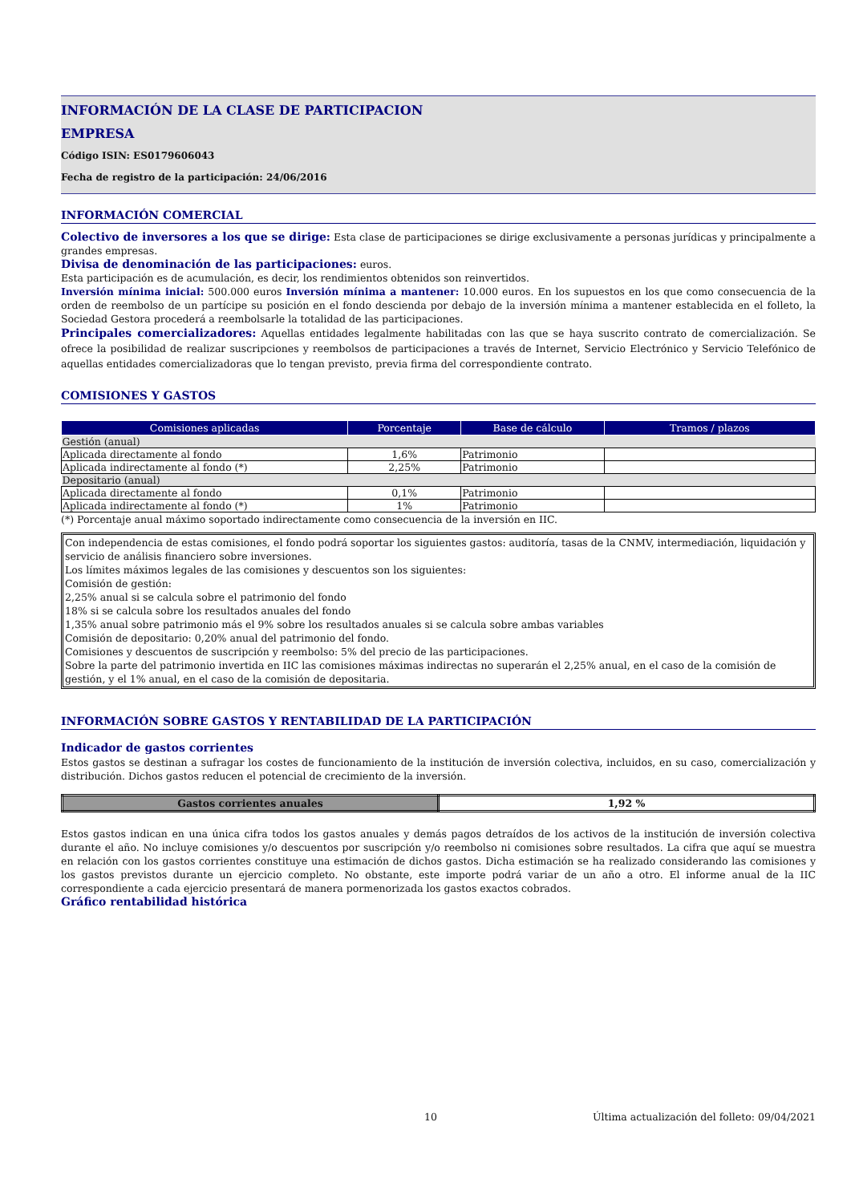INFORMACIÓN DE LA CLASE DE PARTICIPACION
EMPRESA
Código ISIN: ES0179606043
Fecha de registro de la participación: 24/06/2016
INFORMACIÓN COMERCIAL
Colectivo de inversores a los que se dirige: Esta clase de participaciones se dirige exclusivamente a personas jurídicas y principalmente a grandes empresas.
Divisa de denominación de las participaciones: euros.
Esta participación es de acumulación, es decir, los rendimientos obtenidos son reinvertidos.
Inversión mínima inicial: 500.000 euros Inversión mínima a mantener: 10.000 euros. En los supuestos en los que como consecuencia de la orden de reembolso de un partícipe su posición en el fondo descienda por debajo de la inversión mínima a mantener establecida en el folleto, la Sociedad Gestora procederá a reembolsarle la totalidad de las participaciones.
Principales comercializadores: Aquellas entidades legalmente habilitadas con las que se haya suscrito contrato de comercialización. Se ofrece la posibilidad de realizar suscripciones y reembolsos de participaciones a través de Internet, Servicio Electrónico y Servicio Telefónico de aquellas entidades comercializadoras que lo tengan previsto, previa firma del correspondiente contrato.
COMISIONES Y GASTOS
| Comisiones aplicadas | Porcentaje | Base de cálculo | Tramos / plazos |
| --- | --- | --- | --- |
| Gestión (anual) | | | |
| Aplicada directamente al fondo | 1,6% | Patrimonio | |
| Aplicada indirectamente al fondo (*) | 2,25% | Patrimonio | |
| Depositario (anual) | | | |
| Aplicada directamente al fondo | 0,1% | Patrimonio | |
| Aplicada indirectamente al fondo (*) | 1% | Patrimonio | |
(*) Porcentaje anual máximo soportado indirectamente como consecuencia de la inversión en IIC.
Con independencia de estas comisiones, el fondo podrá soportar los siguientes gastos: auditoría, tasas de la CNMV, intermediación, liquidación y servicio de análisis financiero sobre inversiones.
Los límites máximos legales de las comisiones y descuentos son los siguientes:
Comisión de gestión:
2,25% anual si se calcula sobre el patrimonio del fondo
18% si se calcula sobre los resultados anuales del fondo
1,35% anual sobre patrimonio más el 9% sobre los resultados anuales si se calcula sobre ambas variables
Comisión de depositario: 0,20% anual del patrimonio del fondo.
Comisiones y descuentos de suscripción y reembolso: 5% del precio de las participaciones.
Sobre la parte del patrimonio invertida en IIC las comisiones máximas indirectas no superarán el 2,25% anual, en el caso de la comisión de gestión, y el 1% anual, en el caso de la comisión de depositaria.
INFORMACIÓN SOBRE GASTOS Y RENTABILIDAD DE LA PARTICIPACIÓN
Indicador de gastos corrientes
Estos gastos se destinan a sufragar los costes de funcionamiento de la institución de inversión colectiva, incluidos, en su caso, comercialización y distribución. Dichos gastos reducen el potencial de crecimiento de la inversión.
| Gastos corrientes anuales | 1,92 % |
Estos gastos indican en una única cifra todos los gastos anuales y demás pagos detraídos de los activos de la institución de inversión colectiva durante el año. No incluye comisiones y/o descuentos por suscripción y/o reembolso ni comisiones sobre resultados. La cifra que aquí se muestra en relación con los gastos corrientes constituye una estimación de dichos gastos. Dicha estimación se ha realizado considerando las comisiones y los gastos previstos durante un ejercicio completo. No obstante, este importe podrá variar de un año a otro. El informe anual de la IIC correspondiente a cada ejercicio presentará de manera pormenorizada los gastos exactos cobrados.
Gráfico rentabilidad histórica
10 Última actualización del folleto: 09/04/2021